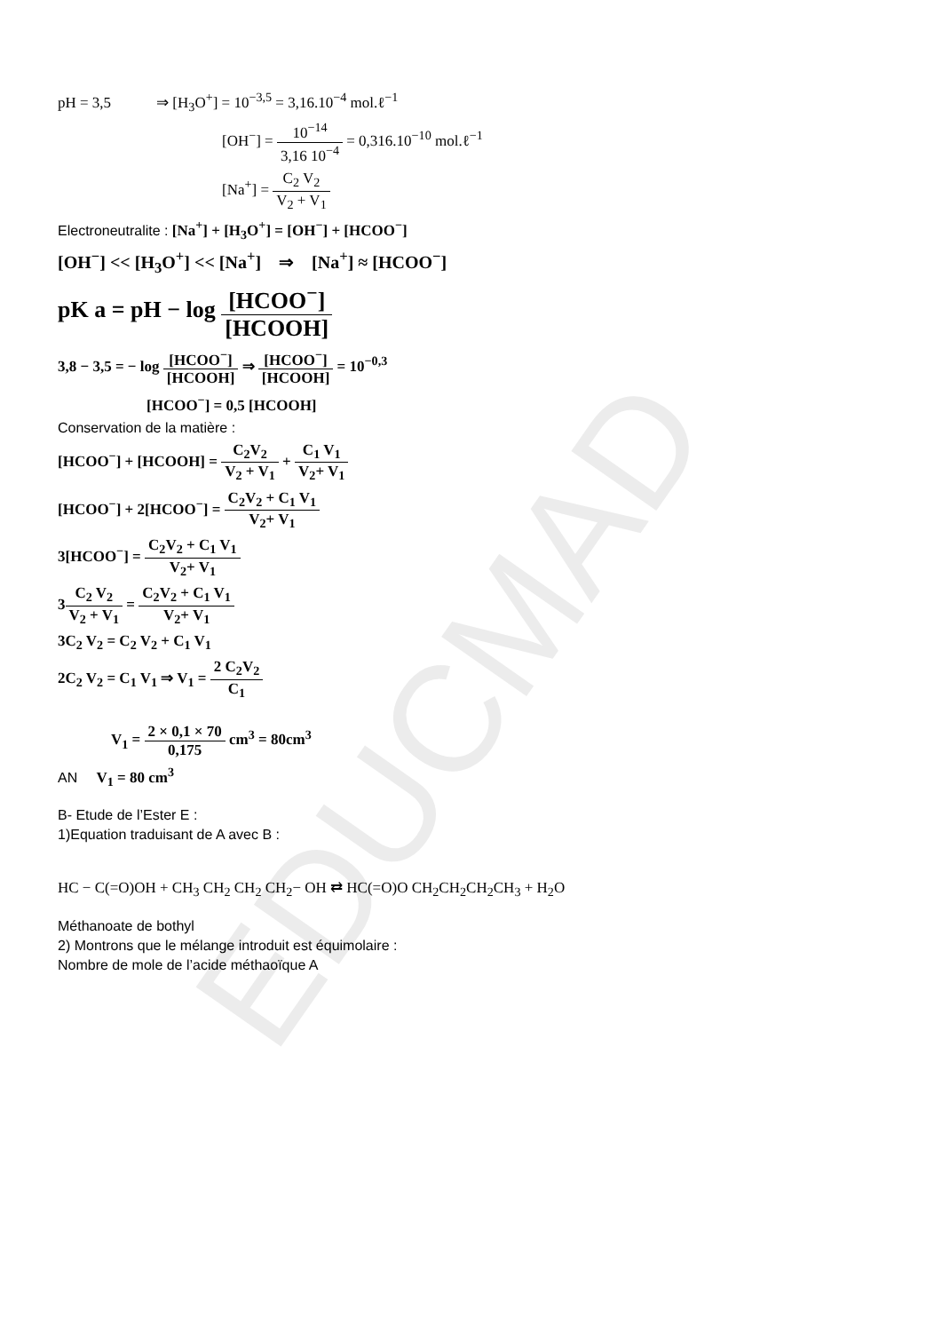EDUCMAD
pH = 3,5 ⇒ [H<sub>3</sub>O<sup>+</sup>] = 10<sup>−3,5</sup> = 3,16.10<sup>−4</sup> mol.ℓ<sup>−1</sup>
[OH<sup>−</sup>] = 10<sup>−14</sup> 3,16 10<sup>−4</sup> = 0,316.10<sup>−10</sup> mol.ℓ<sup>−1</sup>
[Na<sup>+</sup>] = C<sub>2</sub> V<sub>2</sub> V<sub>2</sub> + V<sub>1</sub>
Electroneutralite : [Na<sup>+</sup>] + [H<sub>3</sub>O<sup>+</sup>] = [OH<sup>−</sup>] + [HCOO<sup>−</sup>]
[OH<sup>−</sup>] << [H<sub>3</sub>O<sup>+</sup>] << [Na<sup>+</sup>] ⇒ [Na<sup>+</sup>] ≈ [HCOO<sup>−</sup>]
pK a = pH − log [HCOO<sup>−</sup>] [HCOOH]
3,8 − 3,5 = − log [HCOO<sup>−</sup>] [HCOOH] ⇒ [HCOO<sup>−</sup>] [HCOOH] = 10<sup>−0,3</sup>
[HCOO<sup>−</sup>] = 0,5 [HCOOH]
Conservation de la matière :
[HCOO<sup>−</sup>] + [HCOOH] = C<sub>2</sub>V<sub>2</sub> V<sub>2</sub> + V<sub>1</sub> + C<sub>1</sub> V<sub>1</sub> V<sub>2</sub>+ V<sub>1</sub>
[HCOO<sup>−</sup>] + 2[HCOO<sup>−</sup>] = C<sub>2</sub>V<sub>2</sub> + C<sub>1</sub> V<sub>1</sub> V<sub>2</sub>+ V<sub>1</sub>
3[HCOO<sup>−</sup>] = C<sub>2</sub>V<sub>2</sub> + C<sub>1</sub> V<sub>1</sub> V<sub>2</sub>+ V<sub>1</sub>
3C<sub>2</sub> V<sub>2</sub> V<sub>2</sub> + V<sub>1</sub> = C<sub>2</sub>V<sub>2</sub> + C<sub>1</sub> V<sub>1</sub> V<sub>2</sub>+ V<sub>1</sub>
3C<sub>2</sub> V<sub>2</sub> = C<sub>2</sub> V<sub>2</sub> + C<sub>1</sub> V<sub>1</sub>
2C<sub>2</sub> V<sub>2</sub> = C<sub>1</sub> V<sub>1</sub> ⇒ V<sub>1</sub> = 2 C<sub>2</sub>V<sub>2</sub> C<sub>1</sub>
V<sub>1</sub> = 2 × 0,1 × 70 0,175 cm<sup>3</sup> = 80cm<sup>3</sup>
AN V<sub>1</sub> = 80 cm<sup>3</sup>
B- Etude de l’Ester E :
1)Equation traduisant de A avec B :
HC − C(=O)OH + CH<sub>3</sub> CH<sub>2</sub> CH<sub>2</sub> CH<sub>2</sub>− OH ⇄ HC(=O)O CH<sub>2</sub>CH<sub>2</sub>CH<sub>2</sub>CH<sub>3</sub> + H<sub>2</sub>O
Méthanoate de bothyl
2) Montrons que le mélange introduit est équimolaire :
Nombre de mole de l’acide méthaoïque A